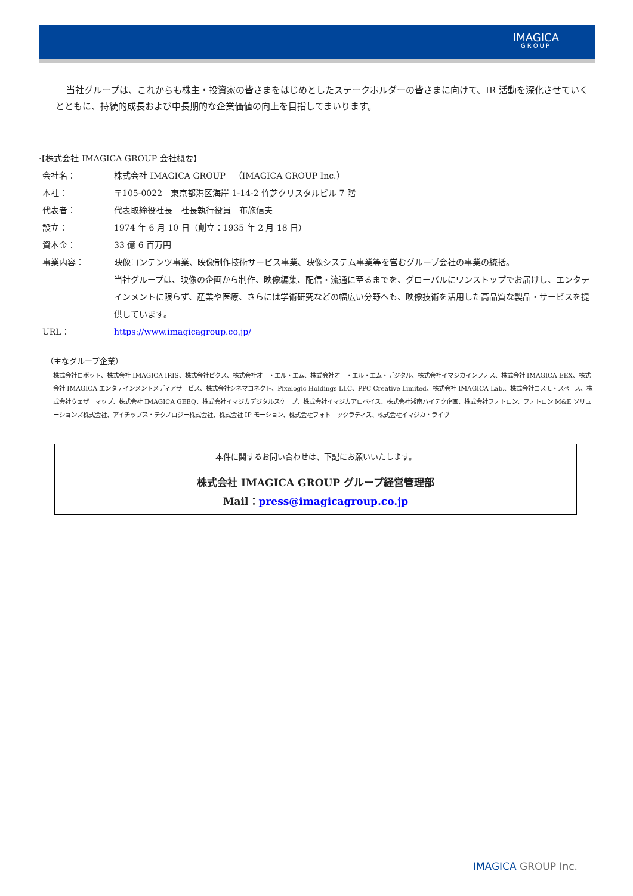IMAGICA
GROUP
当社グループは、これからも株主・投資家の皆さまをはじめとしたステークホルダーの皆さまに向けて、IR 活動を深化させていくとともに、持続的成長および中長期的な企業価値の向上を目指してまいります。
·【株式会社 IMAGICA GROUP 会社概要】
| 会社名： | 株式会社 IMAGICA GROUP （IMAGICA GROUP Inc.） |
| 本社： | 〒105-0022 東京都港区海岸 1-14-2 竹芝クリスタルビル 7 階 |
| 代表者： | 代表取締役社長 社長執行役員 布施信夫 |
| 設立： | 1974 年 6 月 10 日（創立：1935 年 2 月 18 日） |
| 資本金： | 33 億 6 百万円 |
| 事業内容： | 映像コンテンツ事業、映像制作技術サービス事業、映像システム事業等を営むグループ会社の事業の統括。 当社グループは、映像の企画から制作、映像編集、配信・流通に至るまでを、グローバルにワンストップでお届けし、エンタテインメントに限らず、産業や医療、さらには学術研究などの幅広い分野へも、映像技術を活用した高品質な製品・サービスを提供しています。 |
| URL： | https://www.imagicagroup.co.jp/ |
（主なグループ企業）
株式会社ロボット、株式会社 IMAGICA IRIS、株式会社ピクス、株式会社オー・エル・エム、株式会社オー・エル・エム・デジタル、株式会社イマジカインフォス、株式会社 IMAGICA EEX、株式会社 IMAGICA エンタテインメントメディアサービス、株式会社シネマコネクト、Pixelogic Holdings LLC、PPC Creative Limited、株式会社 IMAGICA Lab.、株式会社コスモ・スペース、株式会社ウェザーマップ、株式会社 IMAGICA GEEQ、株式会社イマジカデジタルスケープ、株式会社イマジカアロベイス、株式会社湘南ハイテク企画、株式会社フォトロン、フォトロン M&E ソリューションズ株式会社、アイチップス・テクノロジー株式会社、株式会社 IP モーション、株式会社フォトニックラティス、株式会社イマジカ・ライヴ
本件に関するお問い合わせは、下記にお願いいたします。
株式会社 IMAGICA GROUP グループ経営管理部
Mail：press@imagicagroup.co.jp
IMAGICA GROUP Inc.